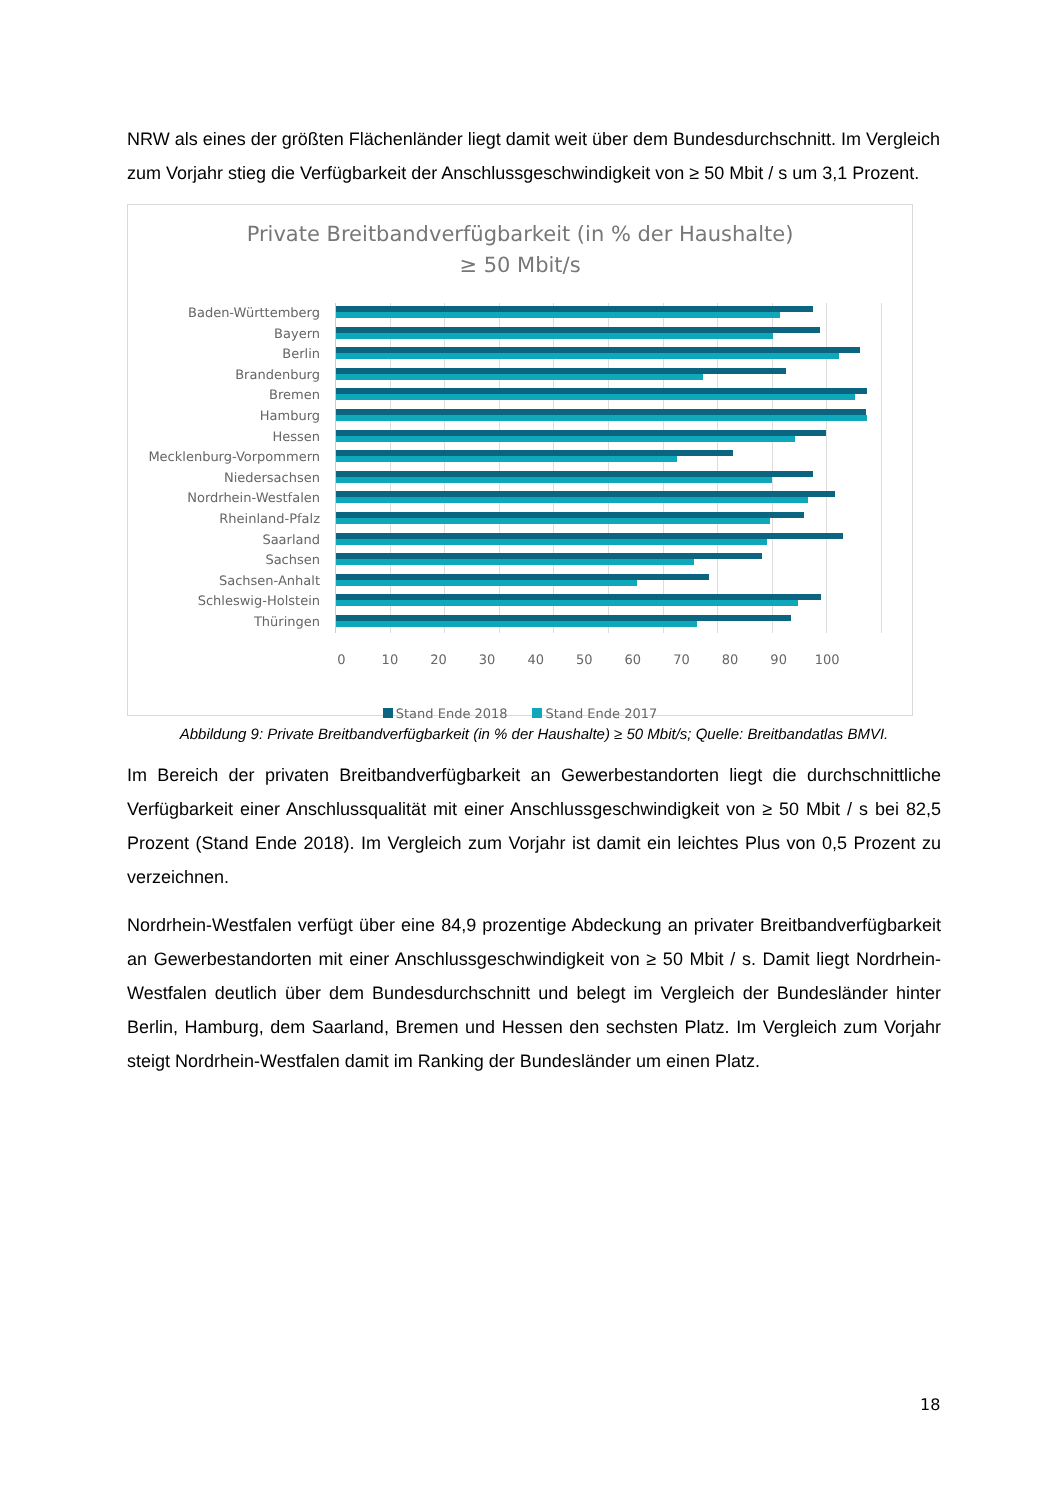NRW als eines der größten Flächenländer liegt damit weit über dem Bundesdurchschnitt. Im Vergleich zum Vorjahr stieg die Verfügbarkeit der Anschlussgeschwindigkeit von ≥ 50 Mbit / s um 3,1 Prozent.
Private Breitbandverfügbarkeit (in % der Haushalte)
≥ 50 Mbit/s
Baden-Württemberg
Bayern
Berlin
Brandenburg
Bremen
Hamburg
Hessen
Mecklenburg-Vorpommern
Niedersachsen
Nordrhein-Westfalen
Rheinland-Pfalz
Saarland
Sachsen
Sachsen-Anhalt
Schleswig-Holstein
Thüringen
0 10 20 30 40 50 60 70 80 90 100
Stand Ende 2018 Stand Ende 2017
Abbildung 9: Private Breitbandverfügbarkeit (in % der Haushalte) ≥ 50 Mbit/s; Quelle: Breitbandatlas BMVI.
Im Bereich der privaten Breitbandverfügbarkeit an Gewerbestandorten liegt die durchschnittliche Verfügbarkeit einer Anschlussqualität mit einer Anschlussgeschwindigkeit von ≥ 50 Mbit / s bei 82,5 Prozent (Stand Ende 2018). Im Vergleich zum Vorjahr ist damit ein leichtes Plus von 0,5 Prozent zu verzeichnen.
Nordrhein-Westfalen verfügt über eine 84,9 prozentige Abdeckung an privater Breitbandverfügbarkeit an Gewerbestandorten mit einer Anschlussgeschwindigkeit von ≥ 50 Mbit / s. Damit liegt Nordrhein-Westfalen deutlich über dem Bundesdurchschnitt und belegt im Vergleich der Bundesländer hinter Berlin, Hamburg, dem Saarland, Bremen und Hessen den sechsten Platz. Im Vergleich zum Vorjahr steigt Nordrhein-Westfalen damit im Ranking der Bundesländer um einen Platz.
18